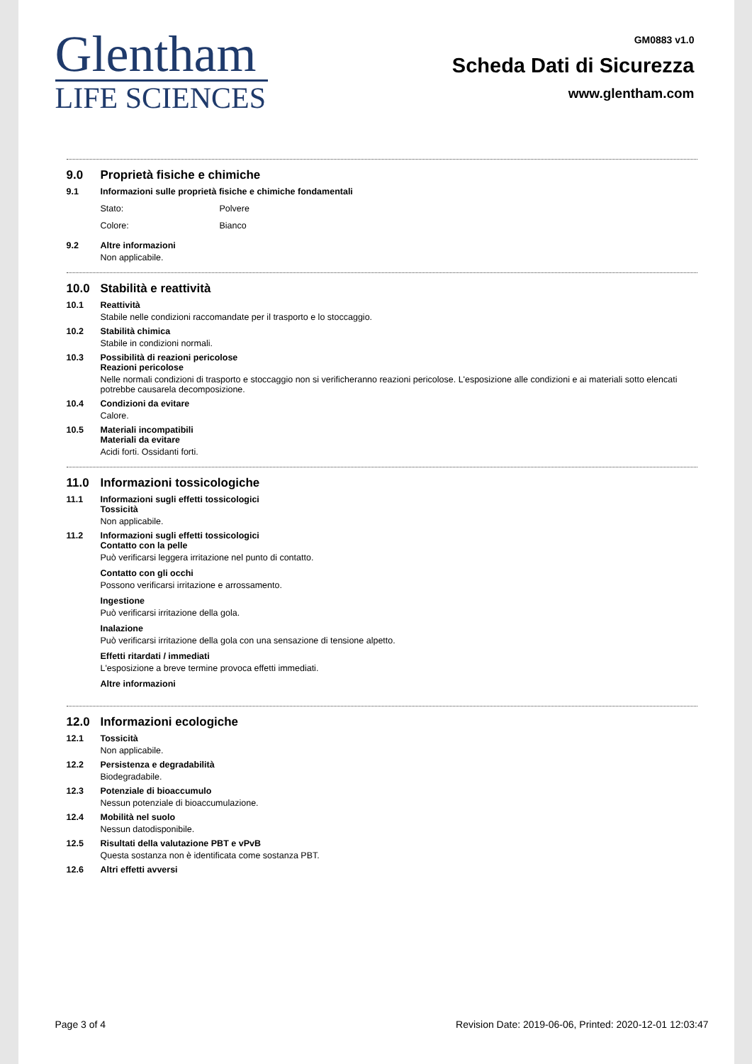Glentham
LIFE SCIENCES
GM0883 v1.0
Scheda Dati di Sicurezza
www.glentham.com
9.0 Proprietà fisiche e chimiche
9.1 Informazioni sulle proprietà fisiche e chimiche fondamentali
Stato: Polvere
Colore: Bianco
9.2 Altre informazioni
Non applicabile.
10.0 Stabilità e reattività
10.1 Reattività
Stabile nelle condizioni raccomandate per il trasporto e lo stoccaggio.
10.2 Stabilità chimica
Stabile in condizioni normali.
10.3 Possibilità di reazioni pericolose
Reazioni pericolose
Nelle normali condizioni di trasporto e stoccaggio non si verificheranno reazioni pericolose. L'esposizione alle condizioni e ai materiali sotto elencati potrebbe causarela decomposizione.
10.4 Condizioni da evitare
Calore.
10.5 Materiali incompatibili
Materiali da evitare
Acidi forti. Ossidanti forti.
11.0 Informazioni tossicologiche
11.1 Informazioni sugli effetti tossicologici
Tossicità
Non applicabile.
11.2 Informazioni sugli effetti tossicologici
Contatto con la pelle
Può verificarsi leggera irritazione nel punto di contatto.
Contatto con gli occhi
Possono verificarsi irritazione e arrossamento.
Ingestione
Può verificarsi irritazione della gola.
Inalazione
Può verificarsi irritazione della gola con una sensazione di tensione alpetto.
Effetti ritardati / immediati
L'esposizione a breve termine provoca effetti immediati.
Altre informazioni
12.0 Informazioni ecologiche
12.1 Tossicità
Non applicabile.
12.2 Persistenza e degradabilità
Biodegradabile.
12.3 Potenziale di bioaccumulo
Nessun potenziale di bioaccumulazione.
12.4 Mobilità nel suolo
Nessun datodisponibile.
12.5 Risultati della valutazione PBT e vPvB
Questa sostanza non è identificata come sostanza PBT.
12.6 Altri effetti avversi
Page 3 of 4 Revision Date: 2019-06-06, Printed: 2020-12-01 12:03:47